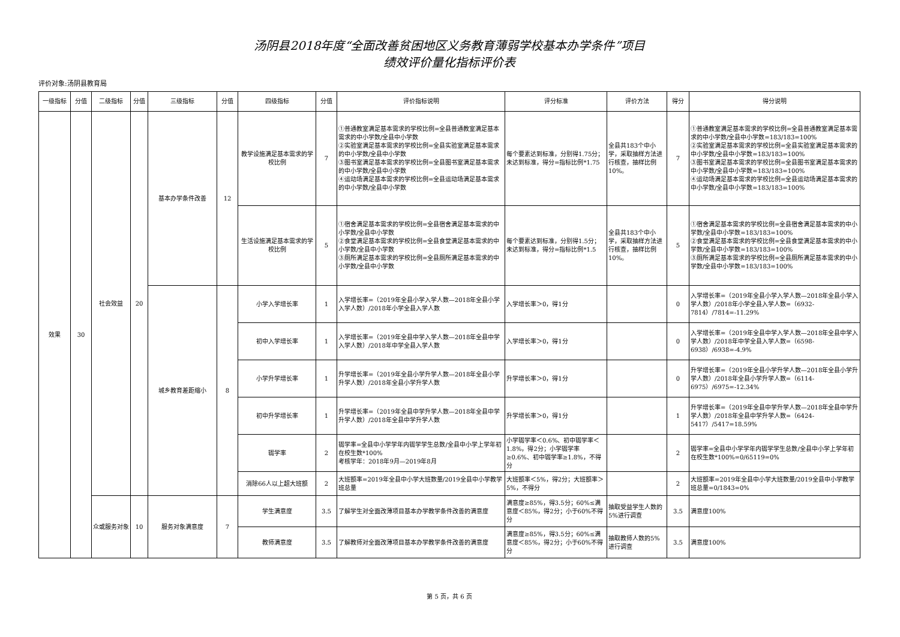汤阴县2018年度“全面改善贫困地区义务教育薄弱学校基本办学条件”项目
绩效评价量化指标评价表
评价对象:汤阴县教育局
| 一级指标 | 分值 | 二级指标 | 分值 | 三级指标 | 分值 | 四级指标 | 分值 | 评价指标说明 | 评分标准 | 评价方法 | 得分 | 得分说明 |
| --- | --- | --- | --- | --- | --- | --- | --- | --- | --- | --- | --- | --- |
| 效果 | 30 | 社会效益 | 20 | 基本办学条件改善 | 12 | 教学设施满足基本需求的学校比例 | 7 | ①普通教室满足基本需求的学校比例=全县普通教室满足基本需求的中小学数/全县中小学数 ②实验室满足基本需求的学校比例=全县实验室满足基本需求的中小学数/全县中小学数 ③图书室满足基本需求的学校比例=全县图书室满足基本需求的中小学数/全县中小学数 ④运动场满足基本需求的学校比例=全县运动场满足基本需求的中小学数/全县中小学数 | 每个要素达到标准，分别得1.75分；未达到标准，得分=指标比例*1.75 | 全县共183个中小学，采取抽样方法进行核查，抽样比例10%。 | 7 | ①普通教室满足基本需求的学校比例=全县普通教室满足基本需求的中小学数/全县中小学数=183/183=100% ②实验室满足基本需求的学校比例=全县实验室满足基本需求的中小学数/全县中小学数=183/183=100% ③图书室满足基本需求的学校比例=全县图书室满足基本需求的中小学数/全县中小学数=183/183=100% ④运动场满足基本需求的学校比例=全县运动场满足基本需求的中小学数/全县中小学数=183/183=100% |
| | | | | | | 生活设施满足基本需求的学校比例 | 5 | ①宿舍满足基本需求的学校比例=全县宿舍满足基本需求的中小学数/全县中小学数 ②食堂满足基本需求的学校比例=全县食堂满足基本需求的中小学数/全县中小学数 ③厕所满足基本需求的学校比例=全县厕所满足基本需求的中小学数/全县中小学数 | 每个要素达到标准，分别得1.5分；未达到标准，得分=指标比例*1.5 | 全县共183个中小学，采取抽样方法进行核查，抽样比例10%。 | 5 | ①宿舍满足基本需求的学校比例=全县宿舍满足基本需求的中小学数/全县中小学数=183/183=100% ②食堂满足基本需求的学校比例=全县食堂满足基本需求的中小学数/全县中小学数=183/183=100% ③厕所满足基本需求的学校比例=全县厕所满足基本需求的中小学数/全县中小学数=183/183=100% |
| | | | | 城乡教育差距缩小 | 8 | 小学入学增长率 | 1 | 入学增长率=（2019年全县小学入学人数—2018年全县小学入学人数）/2018年小学全县入学人数 | 入学增长率＞0，得1分 | | 0 | 入学增长率=（2019年全县小学入学人数—2018年全县小学入学人数）/2018年小学全县入学人数=（6932-7814）/7814=-11.29% |
| | | | | | | 初中入学增长率 | 1 | 入学增长率=（2019年全县中学入学人数—2018年全县中学入学人数）/2018年中学全县入学人数 | 入学增长率＞0，得1分 | | 0 | 入学增长率=（2019年全县中学入学人数—2018年全县中学入学人数）/2018年中学全县入学人数=（6598-6938）/6938=-4.9% |
| | | | | | | 小学升学增长率 | 1 | 升学增长率=（2019年全县小学升学人数—2018年全县小学升学人数）/2018年全县小学升学人数 | 升学增长率＞0，得1分 | | 0 | 升学增长率=（2019年全县小学升学人数—2018年全县小学升学人数）/2018年全县小学升学人数=（6114-6975）/6975=-12.34% |
| | | | | | | 初中升学增长率 | 1 | 升学增长率=（2019年全县中学升学人数—2018年全县中学升学人数）/2018年全县中学升学人数 | 升学增长率＞0，得1分 | | 1 | 升学增长率=（2019年全县中学升学人数—2018年全县中学升学人数）/2018年全县中学升学人数=（6424-5417）/5417=18.59% |
| | | | | | | 辍学率 | 2 | 辍学率=全县中小学学年内辍学学生总数/全县中小学上学年初在校生数*100% 考核学年：2018年9月—2019年8月 | 小学辍学率＜0.6%、初中辍学率＜1.8%，得2分；小学辍学率≥0.6%、初中辍学率≥1.8%，不得分 | | 2 | 辍学率=全县中小学学年内辍学学生总数/全县中小学上学年初在校生数*100%=0/65119=0% |
| | | | | | | 消除66人以上超大班额 | 2 | 大班额率=2019年全县中小学大班数量/2019全县中小学教学班总量 | 大班额率＜5%，得2分；大班额率＞5%，不得分 | | 2 | 大班额率=2019年全县中小学大班数量/2019全县中小学教学班总量=0/1843=0% |
| | | 众或服务对象 | 10 | 服务对象满意度 | 7 | 学生满意度 | 3.5 | 了解学生对全面改薄项目基本办学教学条件改善的满意度 | 满意度≥85%，得3.5分；60%≤满意度＜85%，得2分；小于60%不得分 | 抽取受益学生人数的5%进行调查 | 3.5 | 满意度100% |
| | | | | | | 教师满意度 | 3.5 | 了解教师对全面改薄项目基本办学教学条件改善的满意度 | 满意度≥85%，得3.5分；60%≤满意度＜85%，得2分；小于60%不得分 | 抽取教师人数的5%进行调查 | 3.5 | 满意度100% |
第 5 页，共 6 页